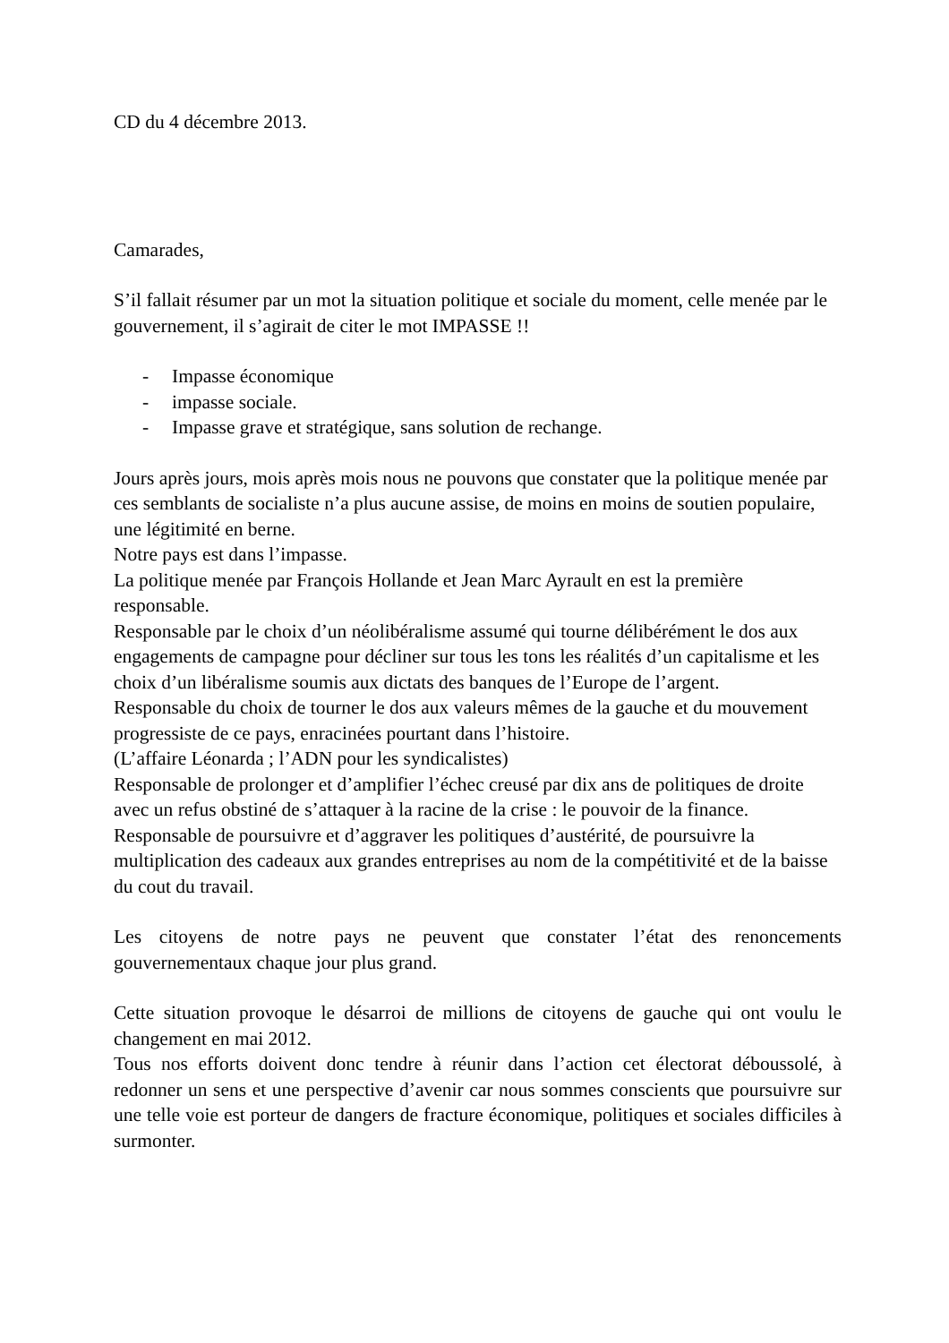CD du 4 décembre 2013.
Camarades,
S’il fallait résumer par un mot la situation politique et sociale du moment, celle menée par le gouvernement, il s’agirait de citer le mot IMPASSE !!
- Impasse économique
- impasse sociale.
- Impasse grave et stratégique, sans solution de rechange.
Jours après jours, mois après mois nous ne pouvons que constater que la politique menée par ces semblants de socialiste n’a plus aucune assise, de moins en moins de soutien populaire, une légitimité en berne.
Notre pays est dans l’impasse.
La politique menée par François Hollande et Jean Marc Ayrault en est la première responsable.
Responsable par le choix d’un néolibéralisme assumé qui tourne délibérément le dos aux engagements de campagne pour décliner sur tous les tons les réalités d’un capitalisme et les choix d’un libéralisme soumis aux dictats des banques de l’Europe de l’argent.
Responsable du choix de tourner le dos aux valeurs mêmes de la gauche et du mouvement progressiste de ce pays, enracinées pourtant dans l’histoire.
(L’affaire Léonarda ; l’ADN pour les syndicalistes)
Responsable de prolonger et d’amplifier l’échec creusé par dix ans de politiques de droite avec un refus obstiné de s’attaquer à la racine de la crise : le pouvoir de la finance.
Responsable de poursuivre et d’aggraver les politiques d’austérité, de poursuivre la multiplication des cadeaux aux grandes entreprises au nom de la compétitivité et de la baisse du cout du travail.
Les citoyens de notre pays ne peuvent que constater l’état des renoncements gouvernementaux chaque jour plus grand.
Cette situation provoque le désarroi de millions de citoyens de gauche qui ont voulu le changement en mai 2012.
Tous nos efforts doivent donc tendre à réunir dans l’action cet électorat déboussolé, à redonner un sens et une perspective d’avenir car nous sommes conscients que poursuivre sur une telle voie est porteur de dangers de fracture économique, politiques et sociales difficiles à surmonter.